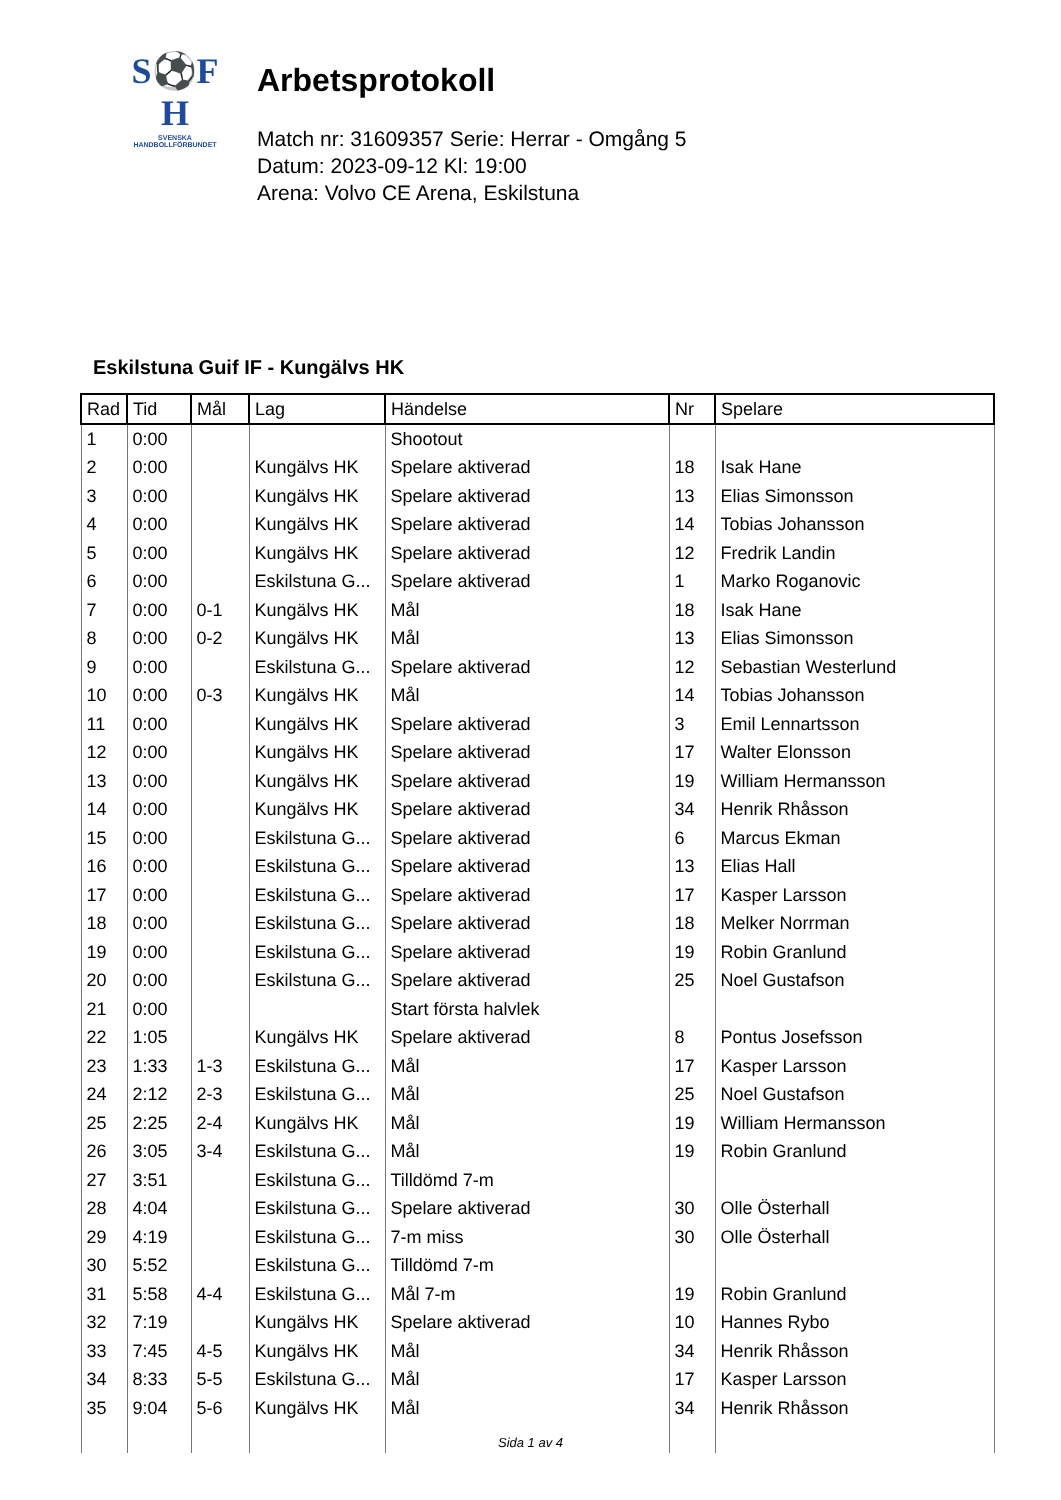S⚽F
H
SVENSKA
HANDBOLLFÖRBUNDET
Arbetsprotokoll
Match nr: 31609357 Serie: Herrar - Omgång 5
Datum: 2023-09-12 Kl: 19:00
Arena: Volvo CE Arena, Eskilstuna
Eskilstuna Guif IF - Kungälvs HK
| Rad | Tid | Mål | Lag | Händelse | Nr | Spelare |
| --- | --- | --- | --- | --- | --- | --- |
| 1 | 0:00 | | | Shootout | | |
| 2 | 0:00 | | Kungälvs HK | Spelare aktiverad | 18 | Isak Hane |
| 3 | 0:00 | | Kungälvs HK | Spelare aktiverad | 13 | Elias Simonsson |
| 4 | 0:00 | | Kungälvs HK | Spelare aktiverad | 14 | Tobias Johansson |
| 5 | 0:00 | | Kungälvs HK | Spelare aktiverad | 12 | Fredrik Landin |
| 6 | 0:00 | | Eskilstuna G... | Spelare aktiverad | 1 | Marko Roganovic |
| 7 | 0:00 | 0-1 | Kungälvs HK | Mål | 18 | Isak Hane |
| 8 | 0:00 | 0-2 | Kungälvs HK | Mål | 13 | Elias Simonsson |
| 9 | 0:00 | | Eskilstuna G... | Spelare aktiverad | 12 | Sebastian Westerlund |
| 10 | 0:00 | 0-3 | Kungälvs HK | Mål | 14 | Tobias Johansson |
| 11 | 0:00 | | Kungälvs HK | Spelare aktiverad | 3 | Emil Lennartsson |
| 12 | 0:00 | | Kungälvs HK | Spelare aktiverad | 17 | Walter Elonsson |
| 13 | 0:00 | | Kungälvs HK | Spelare aktiverad | 19 | William Hermansson |
| 14 | 0:00 | | Kungälvs HK | Spelare aktiverad | 34 | Henrik Rhåsson |
| 15 | 0:00 | | Eskilstuna G... | Spelare aktiverad | 6 | Marcus Ekman |
| 16 | 0:00 | | Eskilstuna G... | Spelare aktiverad | 13 | Elias Hall |
| 17 | 0:00 | | Eskilstuna G... | Spelare aktiverad | 17 | Kasper Larsson |
| 18 | 0:00 | | Eskilstuna G... | Spelare aktiverad | 18 | Melker Norrman |
| 19 | 0:00 | | Eskilstuna G... | Spelare aktiverad | 19 | Robin Granlund |
| 20 | 0:00 | | Eskilstuna G... | Spelare aktiverad | 25 | Noel Gustafson |
| 21 | 0:00 | | | Start första halvlek | | |
| 22 | 1:05 | | Kungälvs HK | Spelare aktiverad | 8 | Pontus Josefsson |
| 23 | 1:33 | 1-3 | Eskilstuna G... | Mål | 17 | Kasper Larsson |
| 24 | 2:12 | 2-3 | Eskilstuna G... | Mål | 25 | Noel Gustafson |
| 25 | 2:25 | 2-4 | Kungälvs HK | Mål | 19 | William Hermansson |
| 26 | 3:05 | 3-4 | Eskilstuna G... | Mål | 19 | Robin Granlund |
| 27 | 3:51 | | Eskilstuna G... | Tilldömd 7-m | | |
| 28 | 4:04 | | Eskilstuna G... | Spelare aktiverad | 30 | Olle Österhall |
| 29 | 4:19 | | Eskilstuna G... | 7-m miss | 30 | Olle Österhall |
| 30 | 5:52 | | Eskilstuna G... | Tilldömd 7-m | | |
| 31 | 5:58 | 4-4 | Eskilstuna G... | Mål 7-m | 19 | Robin Granlund |
| 32 | 7:19 | | Kungälvs HK | Spelare aktiverad | 10 | Hannes Rybo |
| 33 | 7:45 | 4-5 | Kungälvs HK | Mål | 34 | Henrik Rhåsson |
| 34 | 8:33 | 5-5 | Eskilstuna G... | Mål | 17 | Kasper Larsson |
| 35 | 9:04 | 5-6 | Kungälvs HK | Mål | 34 | Henrik Rhåsson |
Sida 1 av 4